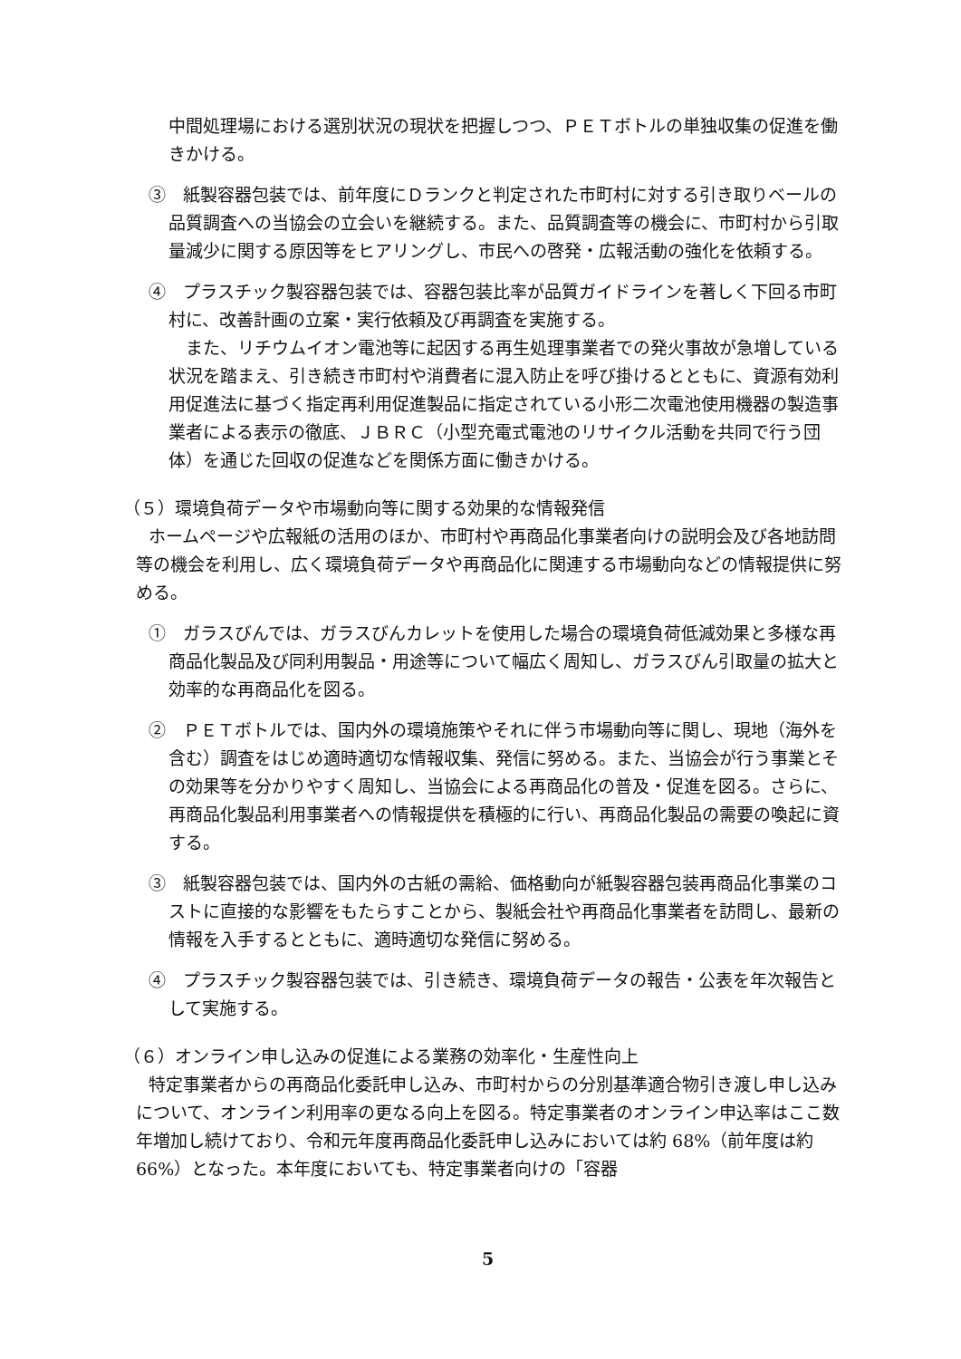中間処理場における選別状況の現状を把握しつつ、ＰＥＴボトルの単独収集の促進を働きかける。
③　紙製容器包装では、前年度にＤランクと判定された市町村に対する引き取りベールの品質調査への当協会の立会いを継続する。また、品質調査等の機会に、市町村から引取量減少に関する原因等をヒアリングし、市民への啓発・広報活動の強化を依頼する。
④　プラスチック製容器包装では、容器包装比率が品質ガイドラインを著しく下回る市町村に、改善計画の立案・実行依頼及び再調査を実施する。
また、リチウムイオン電池等に起因する再生処理事業者での発火事故が急増している状況を踏まえ、引き続き市町村や消費者に混入防止を呼び掛けるとともに、資源有効利用促進法に基づく指定再利用促進製品に指定されている小形二次電池使用機器の製造事業者による表示の徹底、ＪＢＲＣ（小型充電式電池のリサイクル活動を共同で行う団体）を通じた回収の促進などを関係方面に働きかける。
（５）環境負荷データや市場動向等に関する効果的な情報発信
ホームページや広報紙の活用のほか、市町村や再商品化事業者向けの説明会及び各地訪問等の機会を利用し、広く環境負荷データや再商品化に関連する市場動向などの情報提供に努める。
①　ガラスびんでは、ガラスびんカレットを使用した場合の環境負荷低減効果と多様な再商品化製品及び同利用製品・用途等について幅広く周知し、ガラスびん引取量の拡大と効率的な再商品化を図る。
②　ＰＥＴボトルでは、国内外の環境施策やそれに伴う市場動向等に関し、現地（海外を含む）調査をはじめ適時適切な情報収集、発信に努める。また、当協会が行う事業とその効果等を分かりやすく周知し、当協会による再商品化の普及・促進を図る。さらに、再商品化製品利用事業者への情報提供を積極的に行い、再商品化製品の需要の喚起に資する。
③　紙製容器包装では、国内外の古紙の需給、価格動向が紙製容器包装再商品化事業のコストに直接的な影響をもたらすことから、製紙会社や再商品化事業者を訪問し、最新の情報を入手するとともに、適時適切な発信に努める。
④　プラスチック製容器包装では、引き続き、環境負荷データの報告・公表を年次報告として実施する。
（６）オンライン申し込みの促進による業務の効率化・生産性向上
特定事業者からの再商品化委託申し込み、市町村からの分別基準適合物引き渡し申し込みについて、オンライン利用率の更なる向上を図る。特定事業者のオンライン申込率はここ数年増加し続けており、令和元年度再商品化委託申し込みにおいては約 68%（前年度は約 66%）となった。本年度においても、特定事業者向けの「容器
5